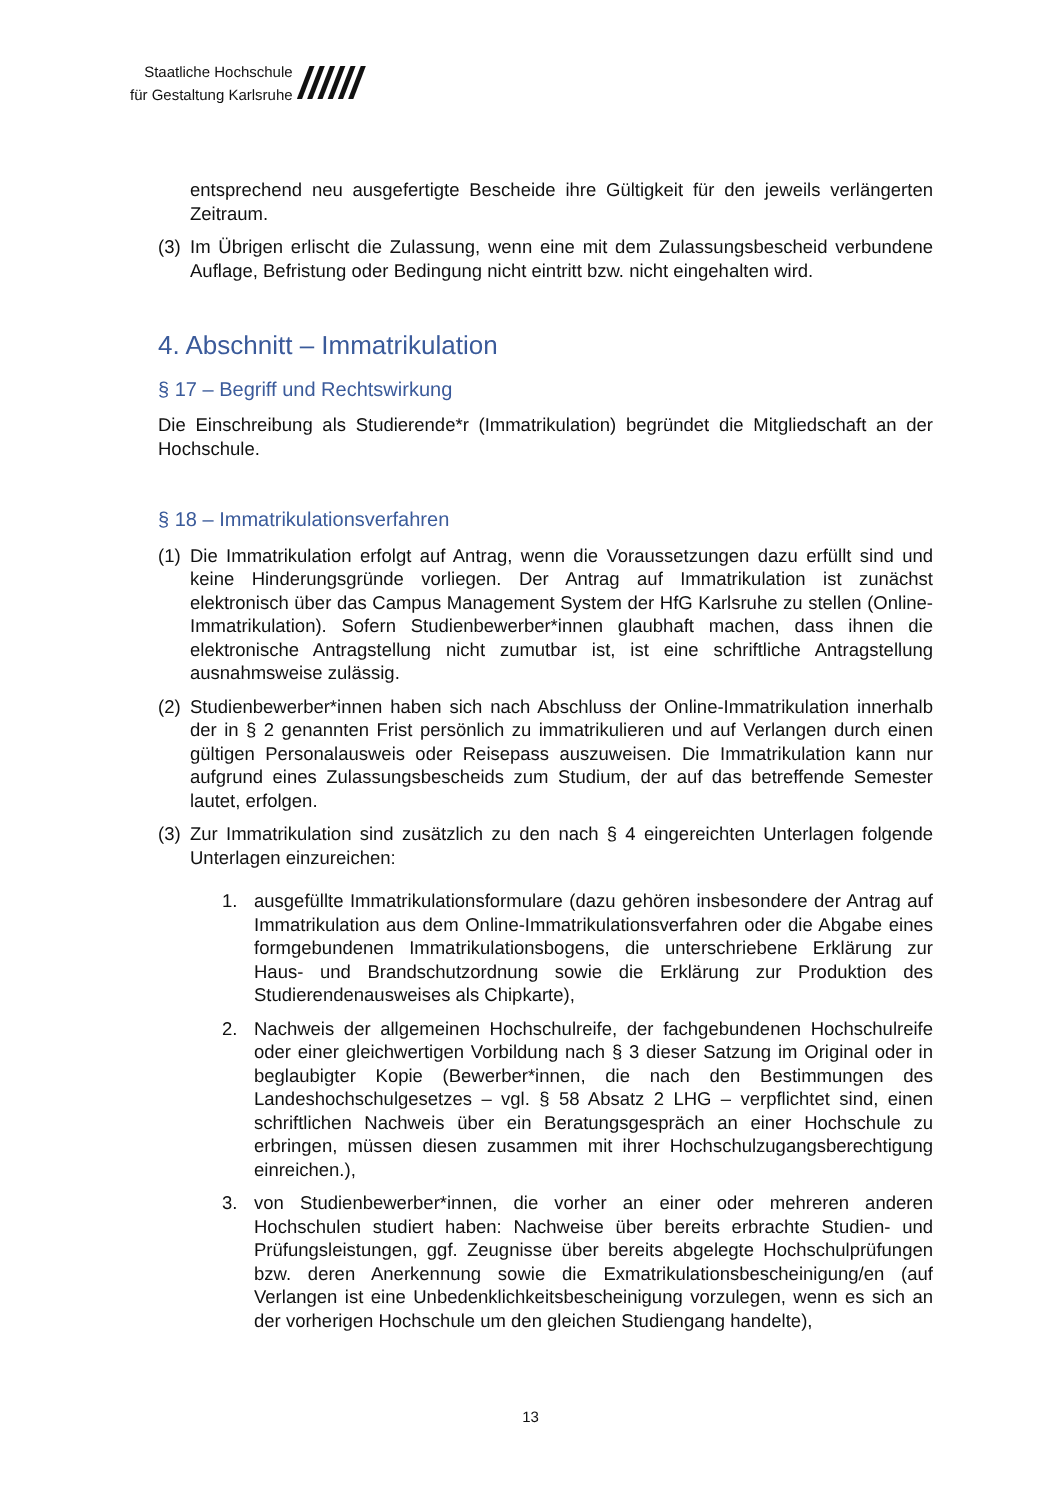Staatliche Hochschule
für Gestaltung Karlsruhe
//////
entsprechend neu ausgefertigte Bescheide ihre Gültigkeit für den jeweils verlängerten Zeitraum.
(3) Im Übrigen erlischt die Zulassung, wenn eine mit dem Zulassungsbescheid verbundene Auflage, Befristung oder Bedingung nicht eintritt bzw. nicht eingehalten wird.
4. Abschnitt – Immatrikulation
§ 17 – Begriff und Rechtswirkung
Die Einschreibung als Studierende*r (Immatrikulation) begründet die Mitgliedschaft an der Hochschule.
§ 18 – Immatrikulationsverfahren
(1) Die Immatrikulation erfolgt auf Antrag, wenn die Voraussetzungen dazu erfüllt sind und keine Hinderungsgründe vorliegen. Der Antrag auf Immatrikulation ist zunächst elektronisch über das Campus Management System der HfG Karlsruhe zu stellen (Online-Immatrikulation). Sofern Studienbewerber*innen glaubhaft machen, dass ihnen die elektronische Antragstellung nicht zumutbar ist, ist eine schriftliche Antragstellung ausnahmsweise zulässig.
(2) Studienbewerber*innen haben sich nach Abschluss der Online-Immatrikulation innerhalb der in § 2 genannten Frist persönlich zu immatrikulieren und auf Verlangen durch einen gültigen Personalausweis oder Reisepass auszuweisen. Die Immatrikulation kann nur aufgrund eines Zulassungsbescheids zum Studium, der auf das betreffende Semester lautet, erfolgen.
(3) Zur Immatrikulation sind zusätzlich zu den nach § 4 eingereichten Unterlagen folgende Unterlagen einzureichen:
1. ausgefüllte Immatrikulationsformulare (dazu gehören insbesondere der Antrag auf Immatrikulation aus dem Online-Immatrikulationsverfahren oder die Abgabe eines formgebundenen Immatrikulationsbogens, die unterschriebene Erklärung zur Haus- und Brandschutzordnung sowie die Erklärung zur Produktion des Studierendenausweises als Chipkarte),
2. Nachweis der allgemeinen Hochschulreife, der fachgebundenen Hochschulreife oder einer gleichwertigen Vorbildung nach § 3 dieser Satzung im Original oder in beglaubigter Kopie (Bewerber*innen, die nach den Bestimmungen des Landeshochschulgesetzes – vgl. § 58 Absatz 2 LHG – verpflichtet sind, einen schriftlichen Nachweis über ein Beratungsgespräch an einer Hochschule zu erbringen, müssen diesen zusammen mit ihrer Hochschulzugangsberechtigung einreichen.),
3. von Studienbewerber*innen, die vorher an einer oder mehreren anderen Hochschulen studiert haben: Nachweise über bereits erbrachte Studien- und Prüfungsleistungen, ggf. Zeugnisse über bereits abgelegte Hochschulprüfungen bzw. deren Anerkennung sowie die Exmatrikulationsbescheinigung/en (auf Verlangen ist eine Unbedenklichkeitsbescheinigung vorzulegen, wenn es sich an der vorherigen Hochschule um den gleichen Studiengang handelte),
13